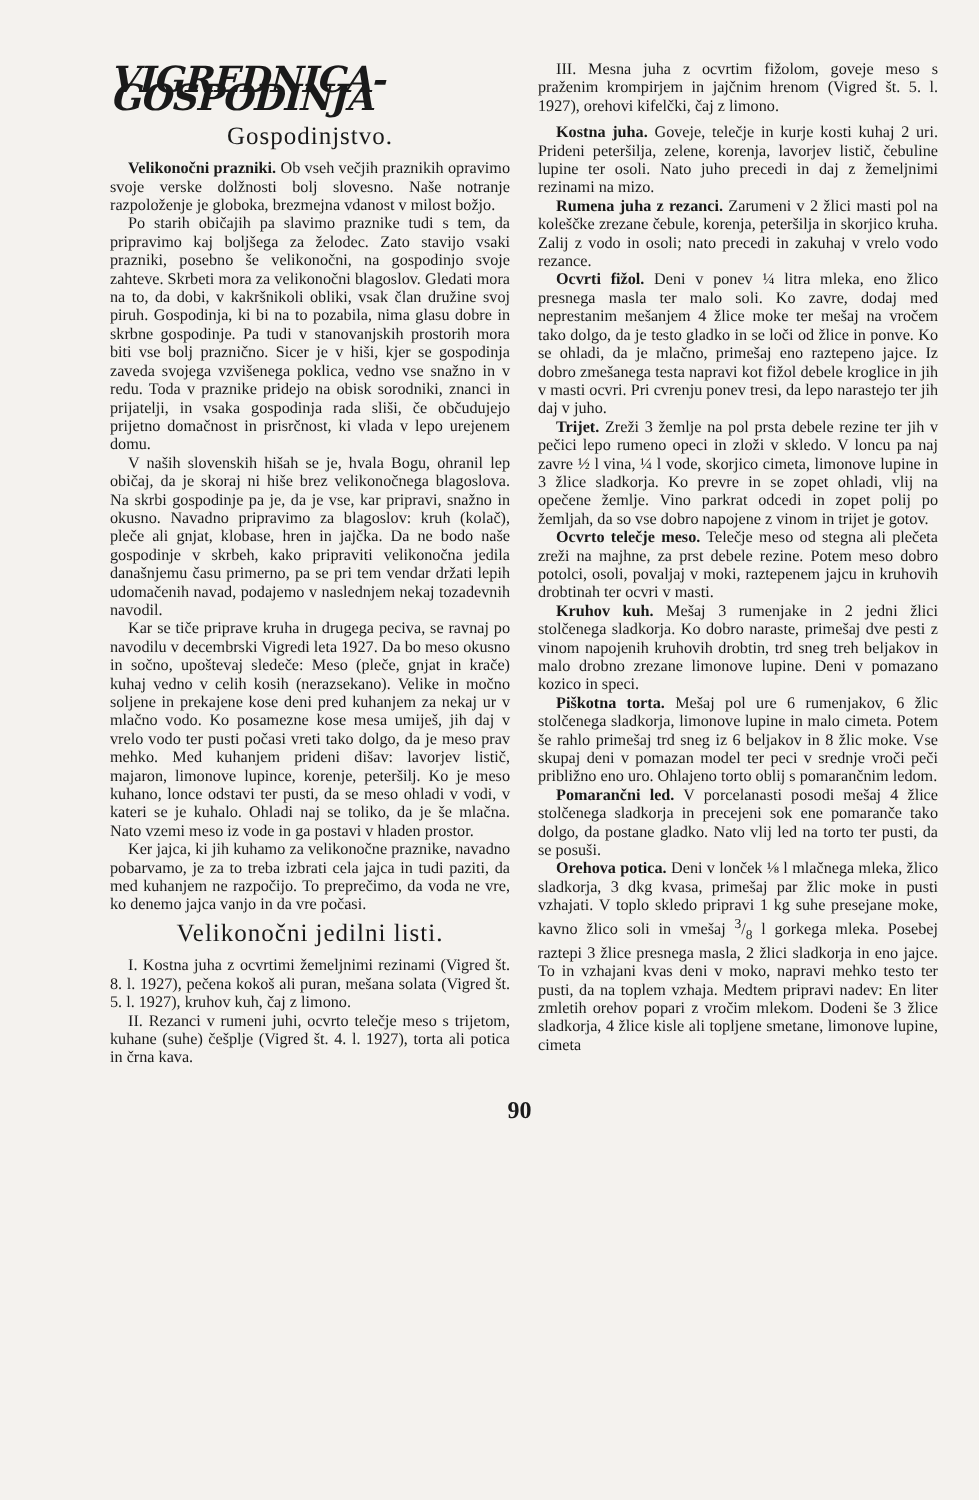VIGREDNICA-GOSPODINJA
Gospodinjstvo.
Velikonočni prazniki. Ob vseh večjih praznikih opravimo svoje verske dolžnosti bolj slovesno. Naše notranje razpoloženje je globoka, brezmejna vdanost v milost božjo.
Po starih običajih pa slavimo praznike tudi s tem, da pripravimo kaj boljšega za želodec. Zato stavijo vsaki prazniki, posebno še velikonočni, na gospodinjo svoje zahteve. Skrbeti mora za velikonočni blagoslov. Gledati mora na to, da dobi, v kakršnikoli obliki, vsak član družine svoj piruh. Gospodinja, ki bi na to pozabila, nima glasu dobre in skrbne gospodinje. Pa tudi v stanovanjskih prostorih mora biti vse bolj praznično. Sicer je v hiši, kjer se gospodinja zaveda svojega vzvišenega poklica, vedno vse snažno in v redu. Toda v praznike pridejo na obisk sorodniki, znanci in prijatelji, in vsaka gospodinja rada sliši, če občudujejo prijetno domačnost in prisrčnost, ki vlada v lepo urejenem domu.
V naših slovenskih hišah se je, hvala Bogu, ohranil lep običaj, da je skoraj ni hiše brez velikonočnega blagoslova. Na skrbi gospodinje pa je, da je vse, kar pripravi, snažno in okusno. Navadno pripravimo za blagoslov: kruh (kolač), pleče ali gnjat, klobase, hren in jajčka. Da ne bodo naše gospodinje v skrbeh, kako pripraviti velikonočna jedila današnjemu času primerno, pa se pri tem vendar držati lepih udomačenih navad, podajemo v naslednjem nekaj tozadevnih navodil.
Kar se tiče priprave kruha in drugega peciva, se ravnaj po navodilu v decembrski Vigredi leta 1927. Da bo meso okusno in sočno, upoštevaj sledeče: Meso (pleče, gnjat in krače) kuhaj vedno v celih kosih (nerazsekano). Velike in močno soljene in prekajene kose deni pred kuhanjem za nekaj ur v mlačno vodo. Ko posamezne kose mesa umiješ, jih daj v vrelo vodo ter pusti počasi vreti tako dolgo, da je meso prav mehko. Med kuhanjem prideni dišav: lavorjev listič, majaron, limonove lupince, korenje, peteršilj. Ko je meso kuhano, lonce odstavi ter pusti, da se meso ohladi v vodi, v kateri se je kuhalo. Ohladi naj se toliko, da je še mlačna. Nato vzemi meso iz vode in ga postavi v hladen prostor.
Ker jajca, ki jih kuhamo za velikonočne praznike, navadno pobarvamo, je za to treba izbrati cela jajca in tudi paziti, da med kuhanjem ne razpočijo. To preprečimo, da voda ne vre, ko denemo jajca vanjo in da vre počasi.
Velikonočni jedilni listi.
I. Kostna juha z ocvrtimi žemeljnimi rezinami (Vigred št. 8. l. 1927), pečena kokoš ali puran, mešana solata (Vigred št. 5. l. 1927), kruhov kuh, čaj z limono.
II. Rezanci v rumeni juhi, ocvrto telečje meso s trijetom, kuhane (suhe) češplje (Vigred št. 4. l. 1927), torta ali potica in črna kava.
III. Mesna juha z ocvrtim fižolom, goveje meso s praženim krompirjem in jajčnim hrenom (Vigred št. 5. l. 1927), orehovi kifelčki, čaj z limono.
Kostna juha. Goveje, telečje in kurje kosti kuhaj 2 uri. Prideni peteršilja, zelene, korenja, lavorjev listič, čebuline lupine ter osoli. Nato juho precedi in daj z žemeljnimi rezinami na mizo.
Rumena juha z rezanci. Zarumeni v 2 žlici masti pol na koleščke zrezane čebule, korenja, peteršilja in skorjico kruha. Zalij z vodo in osoli; nato precedi in zakuhaj v vrelo vodo rezance.
Ocvrti fižol. Deni v ponev ¼ litra mleka, eno žlico presnega masla ter malo soli. Ko zavre, dodaj med neprestanim mešanjem 4 žlice moke ter mešaj na vročem tako dolgo, da je testo gladko in se loči od žlice in ponve. Ko se ohladi, da je mlačno, primešaj eno raztepeno jajce. Iz dobro zmešanega testa napravi kot fižol debele kroglice in jih v masti ocvri. Pri cvrenju ponev tresi, da lepo narastejo ter jih daj v juho.
Trijet. Zreži 3 žemlje na pol prsta debele rezine ter jih v pečici lepo rumeno opeci in zloži v skledo. V loncu pa naj zavre ½ l vina, ¼ l vode, skorjico cimeta, limonove lupine in 3 žlice sladkorja. Ko prevre in se zopet ohladi, vlij na opečene žemlje. Vino parkrat odcedi in zopet polij po žemljah, da so vse dobro napojene z vinom in trijet je gotov.
Ocvrto telečje meso. Telečje meso od stegna ali plečeta zreži na majhne, za prst debele rezine. Potem meso dobro potolci, osoli, povaljaj v moki, raztepenem jajcu in kruhovih drobtinah ter ocvri v masti.
Kruhov kuh. Mešaj 3 rumenjake in 2 jedni žlici stolčenega sladkorja. Ko dobro naraste, primešaj dve pesti z vinom napojenih kruhovih drobtin, trd sneg treh beljakov in malo drobno zrezane limonove lupine. Deni v pomazano kozico in speci.
Piškotna torta. Mešaj pol ure 6 rumenjakov, 6 žlic stolčenega sladkorja, limonove lupine in malo cimeta. Potem še rahlo primešaj trd sneg iz 6 beljakov in 8 žlic moke. Vse skupaj deni v pomazan model ter peci v srednje vroči peči približno eno uro. Ohlajeno torto oblij s pomarančnim ledom.
Pomarančni led. V porcelanasti posodi mešaj 4 žlice stolčenega sladkorja in precejeni sok ene pomaranče tako dolgo, da postane gladko. Nato vlij led na torto ter pusti, da se posuši.
Orehova potica. Deni v lonček ⅛ l mlačnega mleka, žlico sladkorja, 3 dkg kvasa, primešaj par žlic moke in pusti vzhajati. V toplo skledo pripravi 1 kg suhe presejane moke, kavno žlico soli in vmešaj 3/8 l gorkega mleka. Posebej raztepi 3 žlice presnega masla, 2 žlici sladkorja in eno jajce. To in vzhajani kvas deni v moko, napravi mehko testo ter pusti, da na toplem vzhaja. Medtem pripravi nadev: En liter zmletih orehov popari z vročim mlekom. Dodeni še 3 žlice sladkorja, 4 žlice kisle ali topljene smetane, limonove lupine, cimeta
90